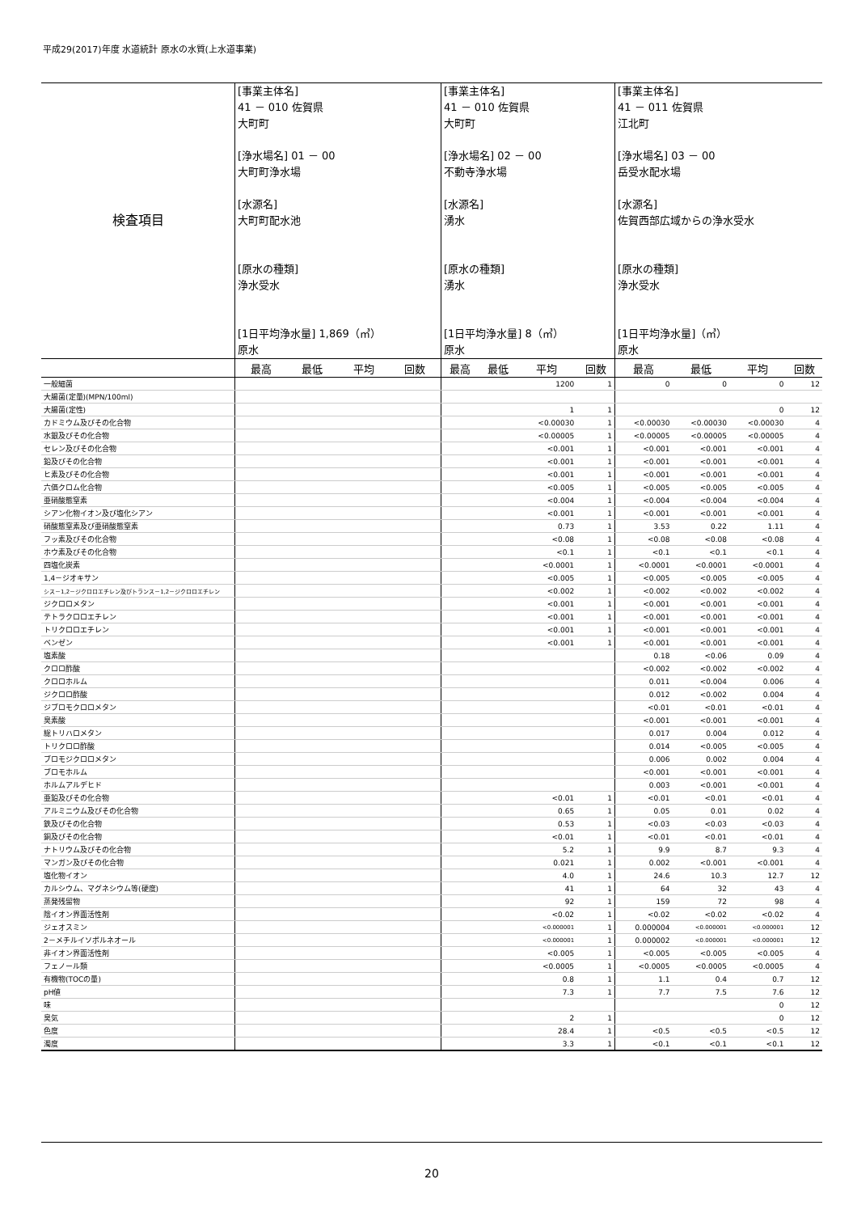平成29(2017)年度 水道統計 原水の水質(上水道事業)
| 検査項目 | [事業主体名] 41 － 010 佐賀県 大町町 [浄水場名] 01 － 00 大町町浄水場 [水源名] 大町町配水池 [原水の種類] 浄水受水 [1日平均浄水量] 1,869（㎥） 原水 | | | | [事業主体名] 41 － 010 佐賀県 大町町 [浄水場名] 02 － 00 不動寺浄水場 [水源名] 湧水 [原水の種類] 湧水 [1日平均浄水量] 8（㎥） 原水 | | | | [事業主体名] 41 － 011 佐賀県 江北町 [浄水場名] 03 － 00 岳受水配水場 [水源名] 佐賀西部広域からの浄水受水 [原水の種類] 浄水受水 [1日平均浄水量]（㎥） 原水 | | | |
| | 最高 | 最低 | 平均 | 回数 | 最高 | 最低 | 平均 | 回数 | 最高 | 最低 | 平均 | 回数 |
| 一般細菌 | | | | | | | 1200 | 1 | 0 | 0 | 0 | 12 |
| 大腸菌(定量)(MPN/100ml) | | | | | | | | | | | | |
| 大腸菌(定性) | | | | | | | 1 | 1 | | | 0 | 12 |
| カドミウム及びその化合物 | | | | | | | <0.00030 | 1 | <0.00030 | <0.00030 | <0.00030 | 4 |
| 水銀及びその化合物 | | | | | | | <0.00005 | 1 | <0.00005 | <0.00005 | <0.00005 | 4 |
| セレン及びその化合物 | | | | | | | <0.001 | 1 | <0.001 | <0.001 | <0.001 | 4 |
| 鉛及びその化合物 | | | | | | | <0.001 | 1 | <0.001 | <0.001 | <0.001 | 4 |
| ヒ素及びその化合物 | | | | | | | <0.001 | 1 | <0.001 | <0.001 | <0.001 | 4 |
| 六価クロム化合物 | | | | | | | <0.005 | 1 | <0.005 | <0.005 | <0.005 | 4 |
| 亜硝酸態窒素 | | | | | | | <0.004 | 1 | <0.004 | <0.004 | <0.004 | 4 |
| シアン化物イオン及び塩化シアン | | | | | | | <0.001 | 1 | <0.001 | <0.001 | <0.001 | 4 |
| 硝酸態窒素及び亜硝酸態窒素 | | | | | | | 0.73 | 1 | 3.53 | 0.22 | 1.11 | 4 |
| フッ素及びその化合物 | | | | | | | <0.08 | 1 | <0.08 | <0.08 | <0.08 | 4 |
| ホウ素及びその化合物 | | | | | | | <0.1 | 1 | <0.1 | <0.1 | <0.1 | 4 |
| 四塩化炭素 | | | | | | | <0.0001 | 1 | <0.0001 | <0.0001 | <0.0001 | 4 |
| 1,4－ジオキサン | | | | | | | <0.005 | 1 | <0.005 | <0.005 | <0.005 | 4 |
| シス－1,2－ジクロロエチレン及びトランス－1,2－ジクロロエチレン | | | | | | | <0.002 | 1 | <0.002 | <0.002 | <0.002 | 4 |
| ジクロロメタン | | | | | | | <0.001 | 1 | <0.001 | <0.001 | <0.001 | 4 |
| テトラクロロエチレン | | | | | | | <0.001 | 1 | <0.001 | <0.001 | <0.001 | 4 |
| トリクロロエチレン | | | | | | | <0.001 | 1 | <0.001 | <0.001 | <0.001 | 4 |
| ベンゼン | | | | | | | <0.001 | 1 | <0.001 | <0.001 | <0.001 | 4 |
| 塩素酸 | | | | | | | | | 0.18 | <0.06 | 0.09 | 4 |
| クロロ酢酸 | | | | | | | | | <0.002 | <0.002 | <0.002 | 4 |
| クロロホルム | | | | | | | | | 0.011 | <0.004 | 0.006 | 4 |
| ジクロロ酢酸 | | | | | | | | | 0.012 | <0.002 | 0.004 | 4 |
| ジブロモクロロメタン | | | | | | | | | <0.01 | <0.01 | <0.01 | 4 |
| 臭素酸 | | | | | | | | | <0.001 | <0.001 | <0.001 | 4 |
| 総トリハロメタン | | | | | | | | | 0.017 | 0.004 | 0.012 | 4 |
| トリクロロ酢酸 | | | | | | | | | 0.014 | <0.005 | <0.005 | 4 |
| ブロモジクロロメタン | | | | | | | | | 0.006 | 0.002 | 0.004 | 4 |
| ブロモホルム | | | | | | | | | <0.001 | <0.001 | <0.001 | 4 |
| ホルムアルデヒド | | | | | | | | | 0.003 | <0.001 | <0.001 | 4 |
| 亜鉛及びその化合物 | | | | | | | <0.01 | 1 | <0.01 | <0.01 | <0.01 | 4 |
| アルミニウム及びその化合物 | | | | | | | 0.65 | 1 | 0.05 | 0.01 | 0.02 | 4 |
| 鉄及びその化合物 | | | | | | | 0.53 | 1 | <0.03 | <0.03 | <0.03 | 4 |
| 銅及びその化合物 | | | | | | | <0.01 | 1 | <0.01 | <0.01 | <0.01 | 4 |
| ナトリウム及びその化合物 | | | | | | | 5.2 | 1 | 9.9 | 8.7 | 9.3 | 4 |
| マンガン及びその化合物 | | | | | | | 0.021 | 1 | 0.002 | <0.001 | <0.001 | 4 |
| 塩化物イオン | | | | | | | 4.0 | 1 | 24.6 | 10.3 | 12.7 | 12 |
| カルシウム、マグネシウム等(硬度) | | | | | | | 41 | 1 | 64 | 32 | 43 | 4 |
| 蒸発残留物 | | | | | | | 92 | 1 | 159 | 72 | 98 | 4 |
| 陰イオン界面活性剤 | | | | | | | <0.02 | 1 | <0.02 | <0.02 | <0.02 | 4 |
| ジェオスミン | | | | | | | <0.000001 | 1 | 0.000004 | <0.000001 | <0.000001 | 12 |
| 2－メチルイソボルネオール | | | | | | | <0.000001 | 1 | 0.000002 | <0.000001 | <0.000001 | 12 |
| 非イオン界面活性剤 | | | | | | | <0.005 | 1 | <0.005 | <0.005 | <0.005 | 4 |
| フェノール類 | | | | | | | <0.0005 | 1 | <0.0005 | <0.0005 | <0.0005 | 4 |
| 有機物(TOCの量) | | | | | | | 0.8 | 1 | 1.1 | 0.4 | 0.7 | 12 |
| pH値 | | | | | | | 7.3 | 1 | 7.7 | 7.5 | 7.6 | 12 |
| 味 | | | | | | | | | | | 0 | 12 |
| 臭気 | | | | | | | 2 | 1 | | | 0 | 12 |
| 色度 | | | | | | | 28.4 | 1 | <0.5 | <0.5 | <0.5 | 12 |
| 濁度 | | | | | | | 3.3 | 1 | <0.1 | <0.1 | <0.1 | 12 |
20